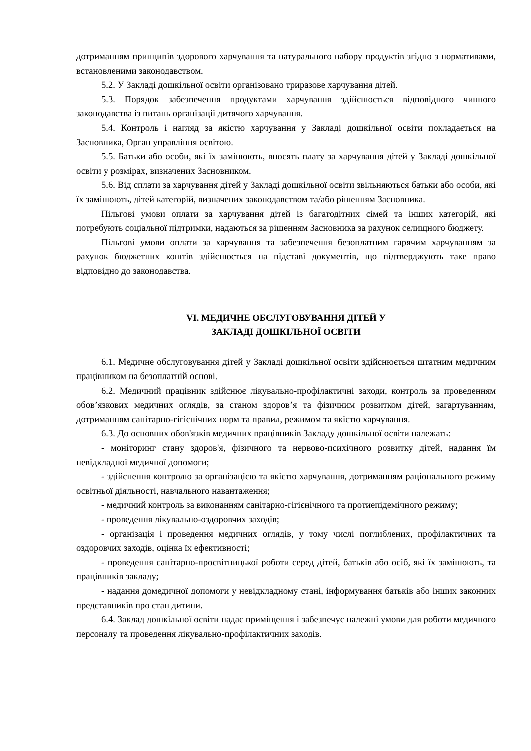дотриманням принципів здорового харчування та натурального набору продуктів згідно з нормативами, встановленими законодавством.
5.2. У Закладі дошкільної освіти організовано триразове харчування дітей.
5.3. Порядок забезпечення продуктами харчування здійснюється відповідного чинного законодавства із питань організації дитячого харчування.
5.4. Контроль і нагляд за якістю харчування у Закладі дошкільної освіти покладається на Засновника, Орган управління освітою.
5.5. Батьки або особи, які їх замінюють, вносять плату за харчування дітей у Закладі дошкільної освіти у розмірах, визначених Засновником.
5.6. Від сплати за харчування дітей у Закладі дошкільної освіти звільняються батьки або особи, які їх замінюють, дітей категорій, визначених законодавством та/або рішенням Засновника.
Пільгові умови оплати за харчування дітей із багатодітних сімей та інших категорій, які потребують соціальної підтримки, надаються за рішенням Засновника за рахунок селищного бюджету.
Пільгові умови оплати за харчування та забезпечення безоплатним гарячим харчуванням за рахунок бюджетних коштів здійснюється на підставі документів, що підтверджують таке право відповідно до законодавства.
VI. МЕДИЧНЕ ОБСЛУГОВУВАННЯ ДІТЕЙ У
ЗАКЛАДІ ДОШКІЛЬНОЇ ОСВІТИ
6.1. Медичне обслуговування дітей у Закладі дошкільної освіти здійснюється штатним медичним працівником на безоплатній основі.
6.2. Медичний працівник здійснює лікувально-профілактичні заходи, контроль за проведенням обов’язкових медичних оглядів, за станом здоров’я та фізичним розвитком дітей, загартуванням, дотриманням санітарно-гігієнічних норм та правил, режимом та якістю харчування.
6.3. До основних обов'язків медичних працівників Закладу дошкільної освіти належать:
- моніторинг стану здоров'я, фізичного та нервово-психічного розвитку дітей, надання їм невідкладної медичної допомоги;
- здійснення контролю за організацією та якістю харчування, дотриманням раціонального режиму освітньої діяльності, навчального навантаження;
- медичний контроль за виконанням санітарно-гігієнічного та протиепідемічного режиму;
- проведення лікувально-оздоровчих заходів;
- організація і проведення медичних оглядів, у тому числі поглиблених, профілактичних та оздоровчих заходів, оцінка їх ефективності;
- проведення санітарно-просвітницької роботи серед дітей, батьків або осіб, які їх замінюють, та працівників закладу;
- надання домедичної допомоги у невідкладному стані, інформування батьків або інших законних представників про стан дитини.
6.4. Заклад дошкільної освіти надає приміщення і забезпечує належні умови для роботи медичного персоналу та проведення лікувально-профілактичних заходів.